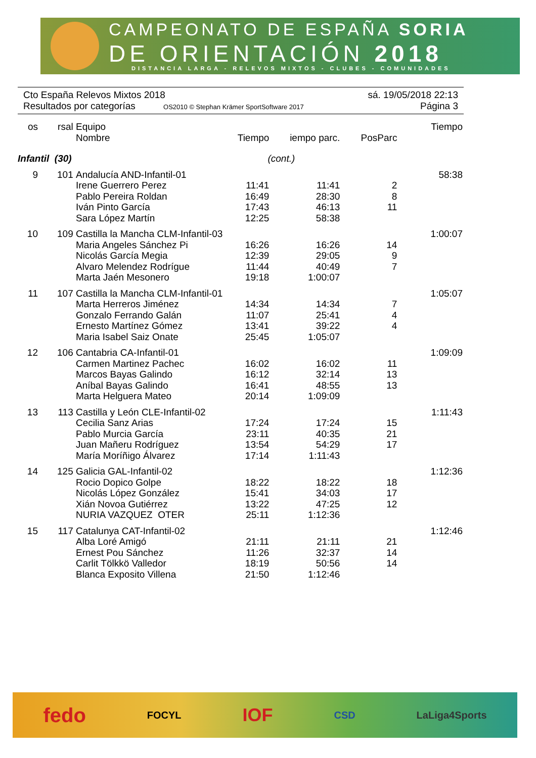CAMPEONATO DE ESPAÑA SORIA
DE ORIENTACIÓN 2018
DISTANCIA LARGA - RELEVOS MIXTOS - CLUBES - COMUNIDADES
Cto España Relevos Mixtos 2018 sá. 19/05/2018 22:13
Resultados por categorías OS2010 © Stephan Krämer SportSoftware 2017 Página 3
| os | rsal | Equipo | | | | Tiempo |
| --- | --- | --- | --- | --- | --- | --- |
| | | Nombre | Tiempo | iempo parc. | PosParc | |
| Infantil (30) | | | (cont.) | | | |
| 9 | 101 | Andalucía AND-Infantil-01 | | | | 58:38 |
| | | Irene Guerrero Perez | 11:41 | 11:41 | 2 | |
| | | Pablo Pereira Roldan | 16:49 | 28:30 | 8 | |
| | | Iván Pinto García | 17:43 | 46:13 | 11 | |
| | | Sara López Martín | 12:25 | 58:38 | | |
| 10 | 109 | Castilla la Mancha CLM-Infantil-03 | | | | 1:00:07 |
| | | Maria Angeles Sánchez Pi | 16:26 | 16:26 | 14 | |
| | | Nicolás García Megia | 12:39 | 29:05 | 9 | |
| | | Alvaro Melendez Rodrígue | 11:44 | 40:49 | 7 | |
| | | Marta Jaén Mesonero | 19:18 | 1:00:07 | | |
| 11 | 107 | Castilla la Mancha CLM-Infantil-01 | | | | 1:05:07 |
| | | Marta Herreros Jiménez | 14:34 | 14:34 | 7 | |
| | | Gonzalo Ferrando Galán | 11:07 | 25:41 | 4 | |
| | | Ernesto Martínez Gómez | 13:41 | 39:22 | 4 | |
| | | Maria Isabel Saiz Onate | 25:45 | 1:05:07 | | |
| 12 | 106 | Cantabria CA-Infantil-01 | | | | 1:09:09 |
| | | Carmen Martinez Pachec | 16:02 | 16:02 | 11 | |
| | | Marcos Bayas Galindo | 16:12 | 32:14 | 13 | |
| | | Aníbal Bayas Galindo | 16:41 | 48:55 | 13 | |
| | | Marta Helguera Mateo | 20:14 | 1:09:09 | | |
| 13 | 113 | Castilla y León CLE-Infantil-02 | | | | 1:11:43 |
| | | Cecilia Sanz Arias | 17:24 | 17:24 | 15 | |
| | | Pablo Murcia García | 23:11 | 40:35 | 21 | |
| | | Juan Mañeru Rodríguez | 13:54 | 54:29 | 17 | |
| | | María Moríñigo Álvarez | 17:14 | 1:11:43 | | |
| 14 | 125 | Galicia GAL-Infantil-02 | | | | 1:12:36 |
| | | Rocio Dopico Golpe | 18:22 | 18:22 | 18 | |
| | | Nicolás López González | 15:41 | 34:03 | 17 | |
| | | Xián Novoa Gutiérrez | 13:22 | 47:25 | 12 | |
| | | NURIA VAZQUEZ OTER | 25:11 | 1:12:36 | | |
| 15 | 117 | Catalunya CAT-Infantil-02 | | | | 1:12:46 |
| | | Alba Loré Amigó | 21:11 | 21:11 | 21 | |
| | | Ernest Pou Sánchez | 11:26 | 32:37 | 14 | |
| | | Carlit Tölkkö Valledor | 18:19 | 50:56 | 14 | |
| | | Blanca Exposito Villena | 21:50 | 1:12:46 | | |
fedo FOCYL IOF CSD LaLiga4Sports